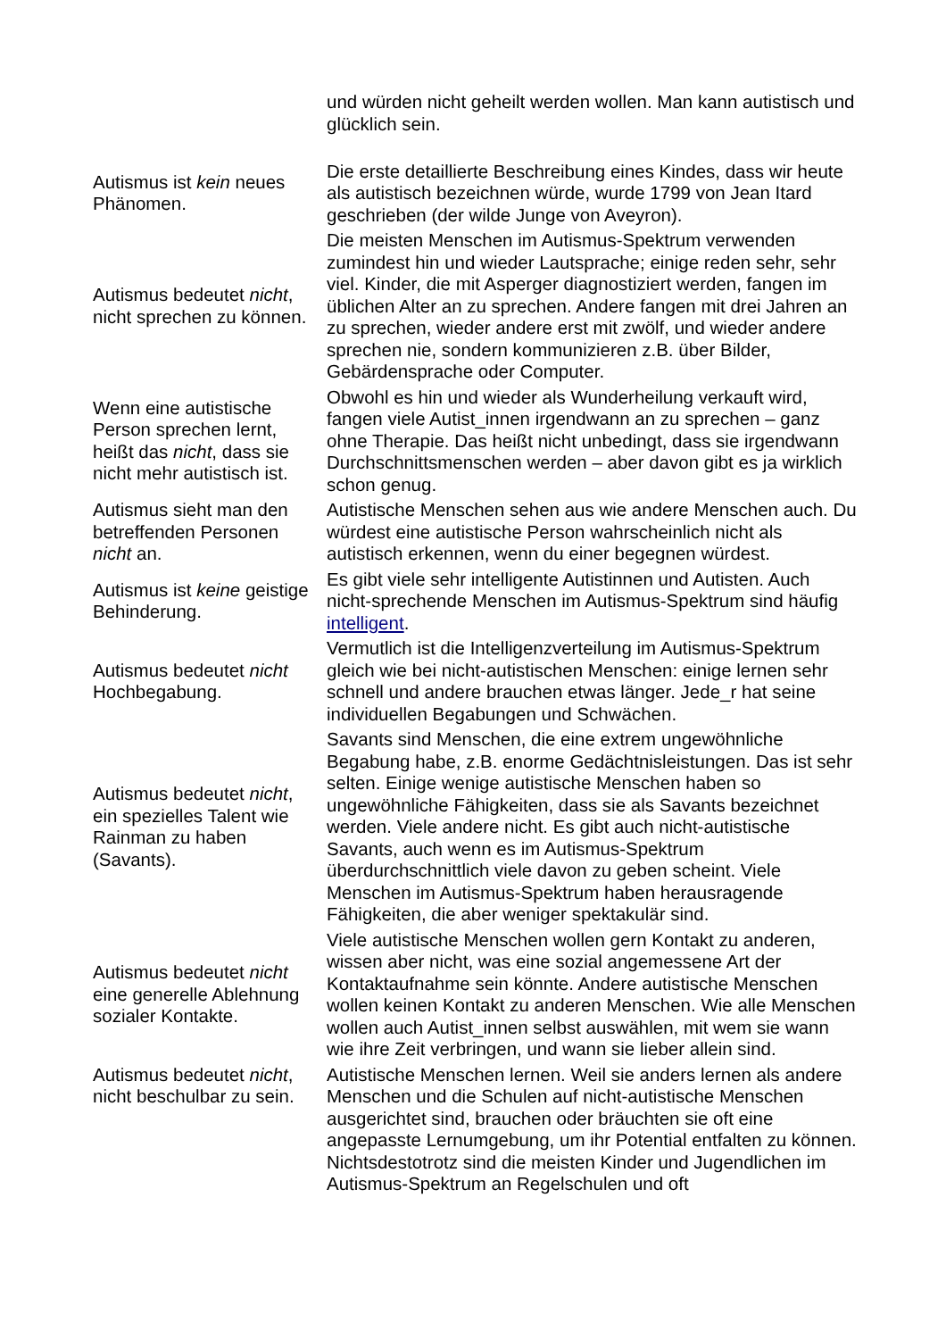| | und würden nicht geheilt werden wollen. Man kann autistisch und glücklich sein. |
| Autismus ist kein neues Phänomen. | Die erste detaillierte Beschreibung eines Kindes, dass wir heute als autistisch bezeichnen würde, wurde 1799 von Jean Itard geschrieben (der wilde Junge von Aveyron). |
| Autismus bedeutet nicht , nicht sprechen zu können. | Die meisten Menschen im Autismus-Spektrum verwenden zumindest hin und wieder Lautsprache; einige reden sehr, sehr viel. Kinder, die mit Asperger diagnostiziert werden, fangen im üblichen Alter an zu sprechen. Andere fangen mit drei Jahren an zu sprechen, wieder andere erst mit zwölf, und wieder andere sprechen nie, sondern kommunizieren z.B. über Bilder, Gebärdensprache oder Computer. |
| Wenn eine autistische Person sprechen lernt, heißt das nicht , dass sie nicht mehr autistisch ist. | Obwohl es hin und wieder als Wunderheilung verkauft wird, fangen viele Autist_innen irgendwann an zu sprechen – ganz ohne Therapie. Das heißt nicht unbedingt, dass sie irgendwann Durchschnittsmenschen werden – aber davon gibt es ja wirklich schon genug. |
| Autismus sieht man den betreffenden Personen nicht an. | Autistische Menschen sehen aus wie andere Menschen auch. Du würdest eine autistische Person wahrscheinlich nicht als autistisch erkennen, wenn du einer begegnen würdest. |
| Autismus ist keine geistige Behinderung. | Es gibt viele sehr intelligente Autistinnen und Autisten. Auch nicht-sprechende Menschen im Autismus-Spektrum sind häufig intelligent . |
| Autismus bedeutet nicht Hochbegabung. | Vermutlich ist die Intelligenzverteilung im Autismus-Spektrum gleich wie bei nicht-autistischen Menschen: einige lernen sehr schnell und andere brauchen etwas länger. Jede_r hat seine individuellen Begabungen und Schwächen. |
| Autismus bedeutet nicht , ein spezielles Talent wie Rainman zu haben (Savants). | Savants sind Menschen, die eine extrem ungewöhnliche Begabung habe, z.B. enorme Gedächtnisleistungen. Das ist sehr selten. Einige wenige autistische Menschen haben so ungewöhnliche Fähigkeiten, dass sie als Savants bezeichnet werden. Viele andere nicht. Es gibt auch nicht-autistische Savants, auch wenn es im Autismus-Spektrum überdurchschnittlich viele davon zu geben scheint. Viele Menschen im Autismus-Spektrum haben herausragende Fähigkeiten, die aber weniger spektakulär sind. |
| Autismus bedeutet nicht eine generelle Ablehnung sozialer Kontakte. | Viele autistische Menschen wollen gern Kontakt zu anderen, wissen aber nicht, was eine sozial angemessene Art der Kontaktaufnahme sein könnte. Andere autistische Menschen wollen keinen Kontakt zu anderen Menschen. Wie alle Menschen wollen auch Autist_innen selbst auswählen, mit wem sie wann wie ihre Zeit verbringen, und wann sie lieber allein sind. |
| Autismus bedeutet nicht , nicht beschulbar zu sein. | Autistische Menschen lernen. Weil sie anders lernen als andere Menschen und die Schulen auf nicht-autistische Menschen ausgerichtet sind, brauchen oder bräuchten sie oft eine angepasste Lernumgebung, um ihr Potential entfalten zu können. Nichtsdestotrotz sind die meisten Kinder und Jugendlichen im Autismus-Spektrum an Regelschulen und oft |